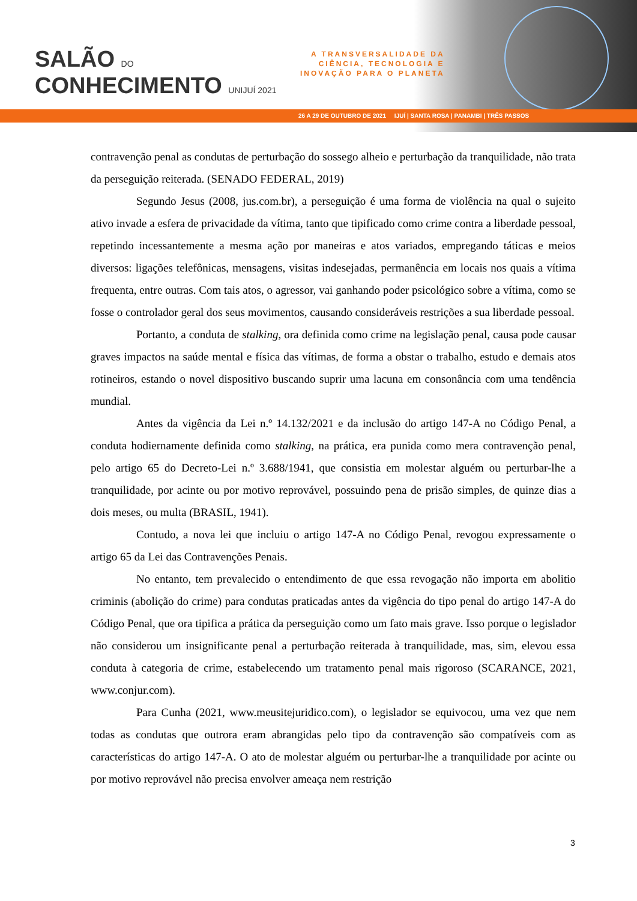SALÃO DO
CONHECIMENTO UNIJUÍ 2021
A TRANSVERSALIDADE DA
CIÊNCIA, TECNOLOGIA E
INOVAÇÃO PARA O PLANETA
26 A 29 DE OUTUBRO DE 2021 IJUÍ | SANTA ROSA | PANAMBI | TRÊS PASSOS
contravenção penal as condutas de perturbação do sossego alheio e perturbação da tranquilidade, não trata da perseguição reiterada. (SENADO FEDERAL, 2019)
Segundo Jesus (2008, jus.com.br), a perseguição é uma forma de violência na qual o sujeito ativo invade a esfera de privacidade da vítima, tanto que tipificado como crime contra a liberdade pessoal, repetindo incessantemente a mesma ação por maneiras e atos variados, empregando táticas e meios diversos: ligações telefônicas, mensagens, visitas indesejadas, permanência em locais nos quais a vítima frequenta, entre outras. Com tais atos, o agressor, vai ganhando poder psicológico sobre a vítima, como se fosse o controlador geral dos seus movimentos, causando consideráveis restrições a sua liberdade pessoal.
Portanto, a conduta de stalking, ora definida como crime na legislação penal, causa pode causar graves impactos na saúde mental e física das vítimas, de forma a obstar o trabalho, estudo e demais atos rotineiros, estando o novel dispositivo buscando suprir uma lacuna em consonância com uma tendência mundial.
Antes da vigência da Lei n.º 14.132/2021 e da inclusão do artigo 147-A no Código Penal, a conduta hodiernamente definida como stalking, na prática, era punida como mera contravenção penal, pelo artigo 65 do Decreto-Lei n.º 3.688/1941, que consistia em molestar alguém ou perturbar-lhe a tranquilidade, por acinte ou por motivo reprovável, possuindo pena de prisão simples, de quinze dias a dois meses, ou multa (BRASIL, 1941).
Contudo, a nova lei que incluiu o artigo 147-A no Código Penal, revogou expressamente o artigo 65 da Lei das Contravenções Penais.
No entanto, tem prevalecido o entendimento de que essa revogação não importa em abolitio criminis (abolição do crime) para condutas praticadas antes da vigência do tipo penal do artigo 147-A do Código Penal, que ora tipifica a prática da perseguição como um fato mais grave. Isso porque o legislador não considerou um insignificante penal a perturbação reiterada à tranquilidade, mas, sim, elevou essa conduta à categoria de crime, estabelecendo um tratamento penal mais rigoroso (SCARANCE, 2021, www.conjur.com).
Para Cunha (2021, www.meusitejuridico.com), o legislador se equivocou, uma vez que nem todas as condutas que outrora eram abrangidas pelo tipo da contravenção são compatíveis com as características do artigo 147-A. O ato de molestar alguém ou perturbar-lhe a tranquilidade por acinte ou por motivo reprovável não precisa envolver ameaça nem restrição
3